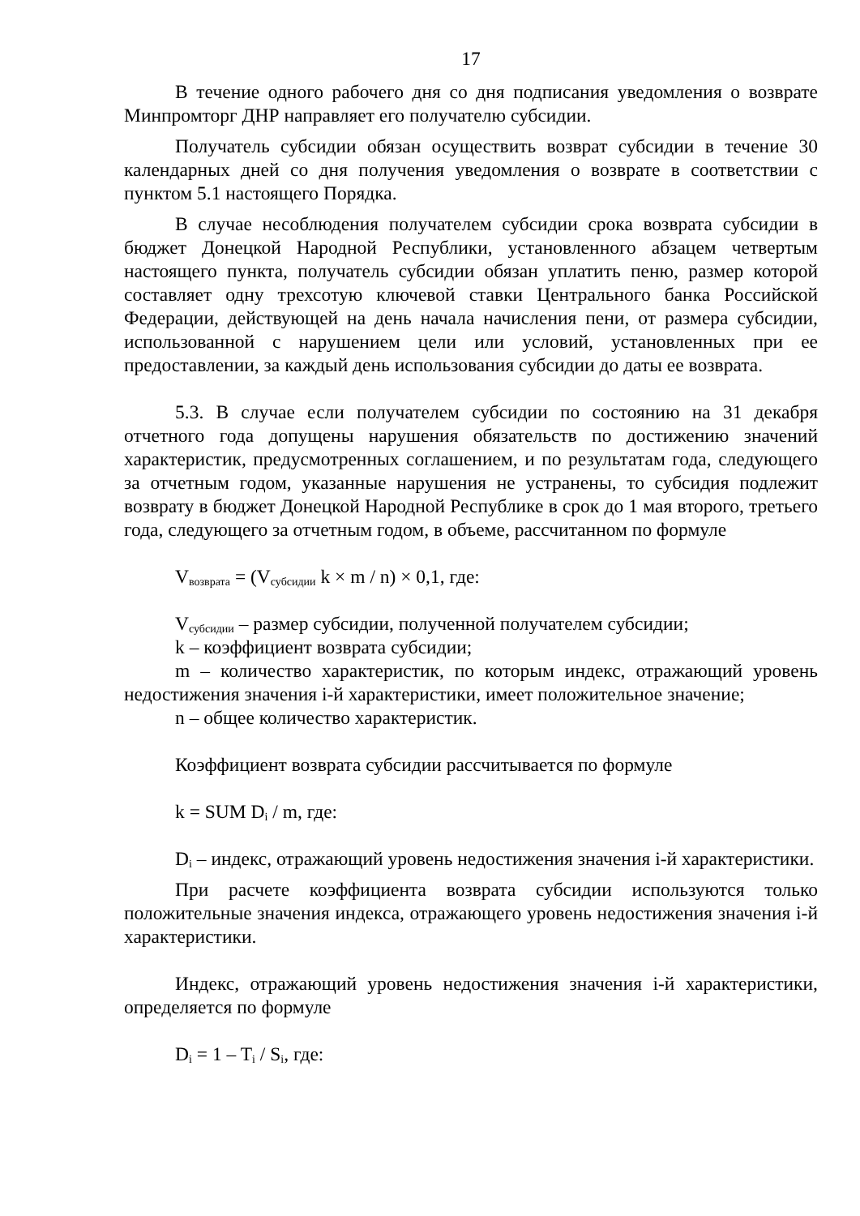17
В течение одного рабочего дня со дня подписания уведомления о возврате Минпромторг ДНР направляет его получателю субсидии.
Получатель субсидии обязан осуществить возврат субсидии в течение 30 календарных дней со дня получения уведомления о возврате в соответствии с пунктом 5.1 настоящего Порядка.
В случае несоблюдения получателем субсидии срока возврата субсидии в бюджет Донецкой Народной Республики, установленного абзацем четвертым настоящего пункта, получатель субсидии обязан уплатить пеню, размер которой составляет одну трехсотую ключевой ставки Центрального банка Российской Федерации, действующей на день начала начисления пени, от размера субсидии, использованной с нарушением цели или условий, установленных при ее предоставлении, за каждый день использования субсидии до даты ее возврата.
5.3. В случае если получателем субсидии по состоянию на 31 декабря отчетного года допущены нарушения обязательств по достижению значений характеристик, предусмотренных соглашением, и по результатам года, следующего за отчетным годом, указанные нарушения не устранены, то субсидия подлежит возврату в бюджет Донецкой Народной Республике в срок до 1 мая второго, третьего года, следующего за отчетным годом, в объеме, рассчитанном по формуле
V<sub>возврата</sub> = (V<sub>субсидии</sub> k × m / n) × 0,1, где:
V<sub>субсидии</sub> – размер субсидии, полученной получателем субсидии;
k – коэффициент возврата субсидии;
m – количество характеристик, по которым индекс, отражающий уровень недостижения значения i-й характеристики, имеет положительное значение;
n – общее количество характеристик.
Коэффициент возврата субсидии рассчитывается по формуле
k = SUM D<sub>i</sub> / m, где:
D<sub>i</sub> – индекс, отражающий уровень недостижения значения i-й характеристики.
При расчете коэффициента возврата субсидии используются только положительные значения индекса, отражающего уровень недостижения значения i-й характеристики.
Индекс, отражающий уровень недостижения значения i-й характеристики, определяется по формуле
D<sub>i</sub> = 1 – T<sub>i</sub> / S<sub>i</sub>, где: